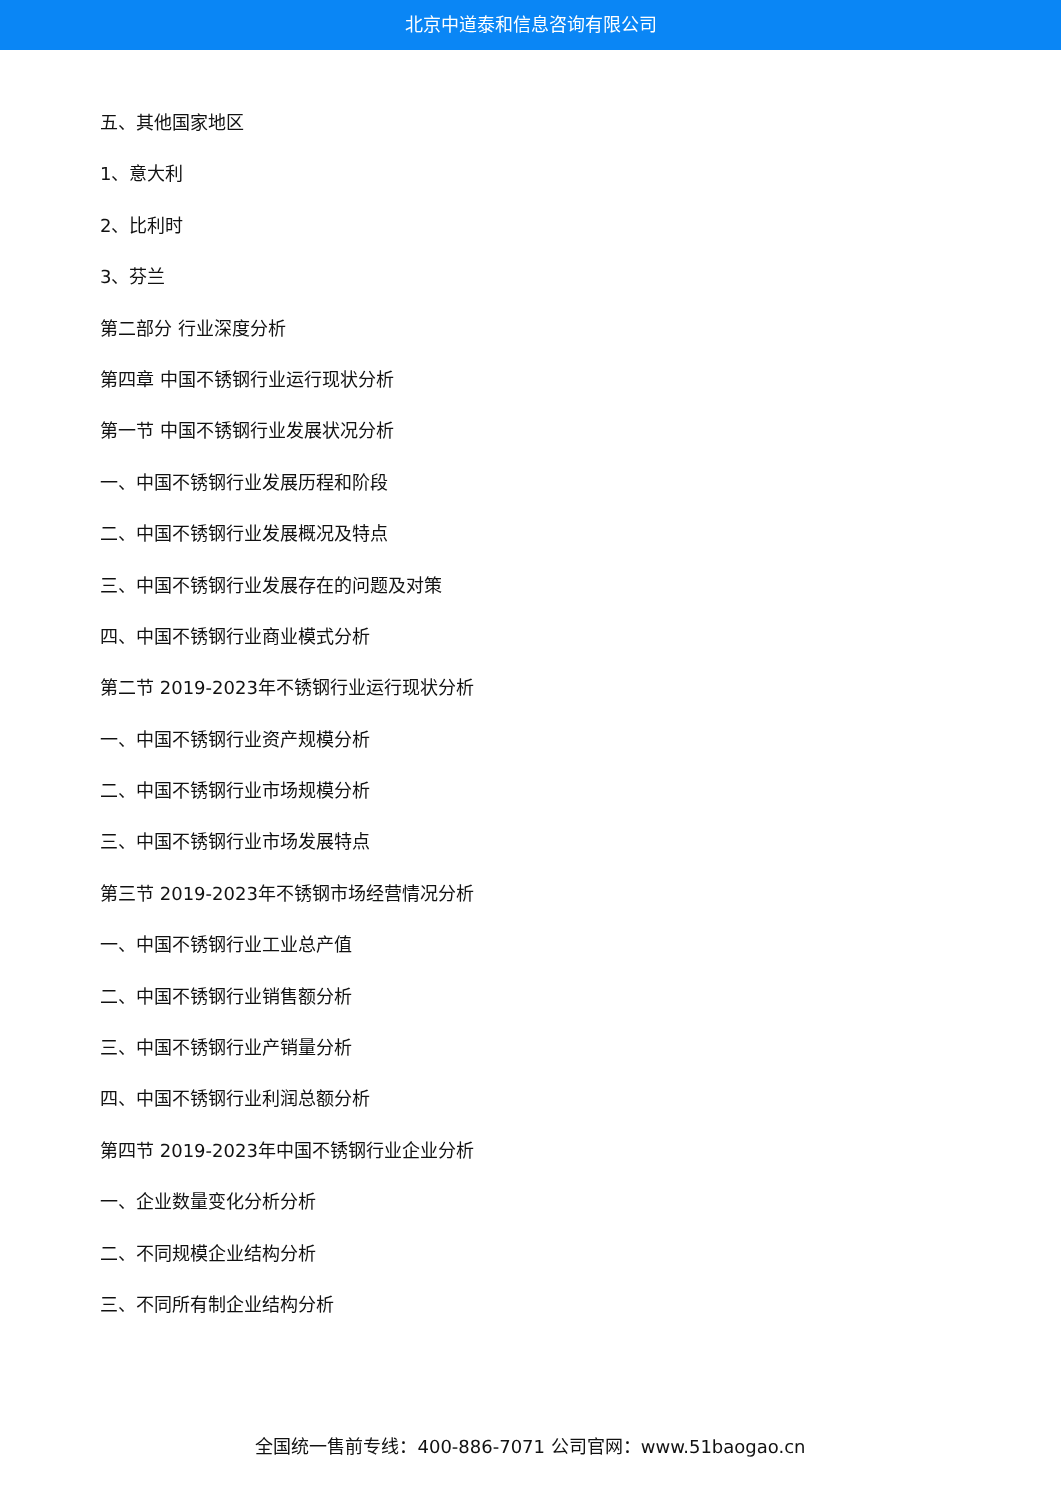北京中道泰和信息咨询有限公司
五、其他国家地区
1、意大利
2、比利时
3、芬兰
第二部分 行业深度分析
第四章 中国不锈钢行业运行现状分析
第一节 中国不锈钢行业发展状况分析
一、中国不锈钢行业发展历程和阶段
二、中国不锈钢行业发展概况及特点
三、中国不锈钢行业发展存在的问题及对策
四、中国不锈钢行业商业模式分析
第二节 2019-2023年不锈钢行业运行现状分析
一、中国不锈钢行业资产规模分析
二、中国不锈钢行业市场规模分析
三、中国不锈钢行业市场发展特点
第三节 2019-2023年不锈钢市场经营情况分析
一、中国不锈钢行业工业总产值
二、中国不锈钢行业销售额分析
三、中国不锈钢行业产销量分析
四、中国不锈钢行业利润总额分析
第四节 2019-2023年中国不锈钢行业企业分析
一、企业数量变化分析分析
二、不同规模企业结构分析
三、不同所有制企业结构分析
全国统一售前专线：400-886-7071 公司官网：www.51baogao.cn